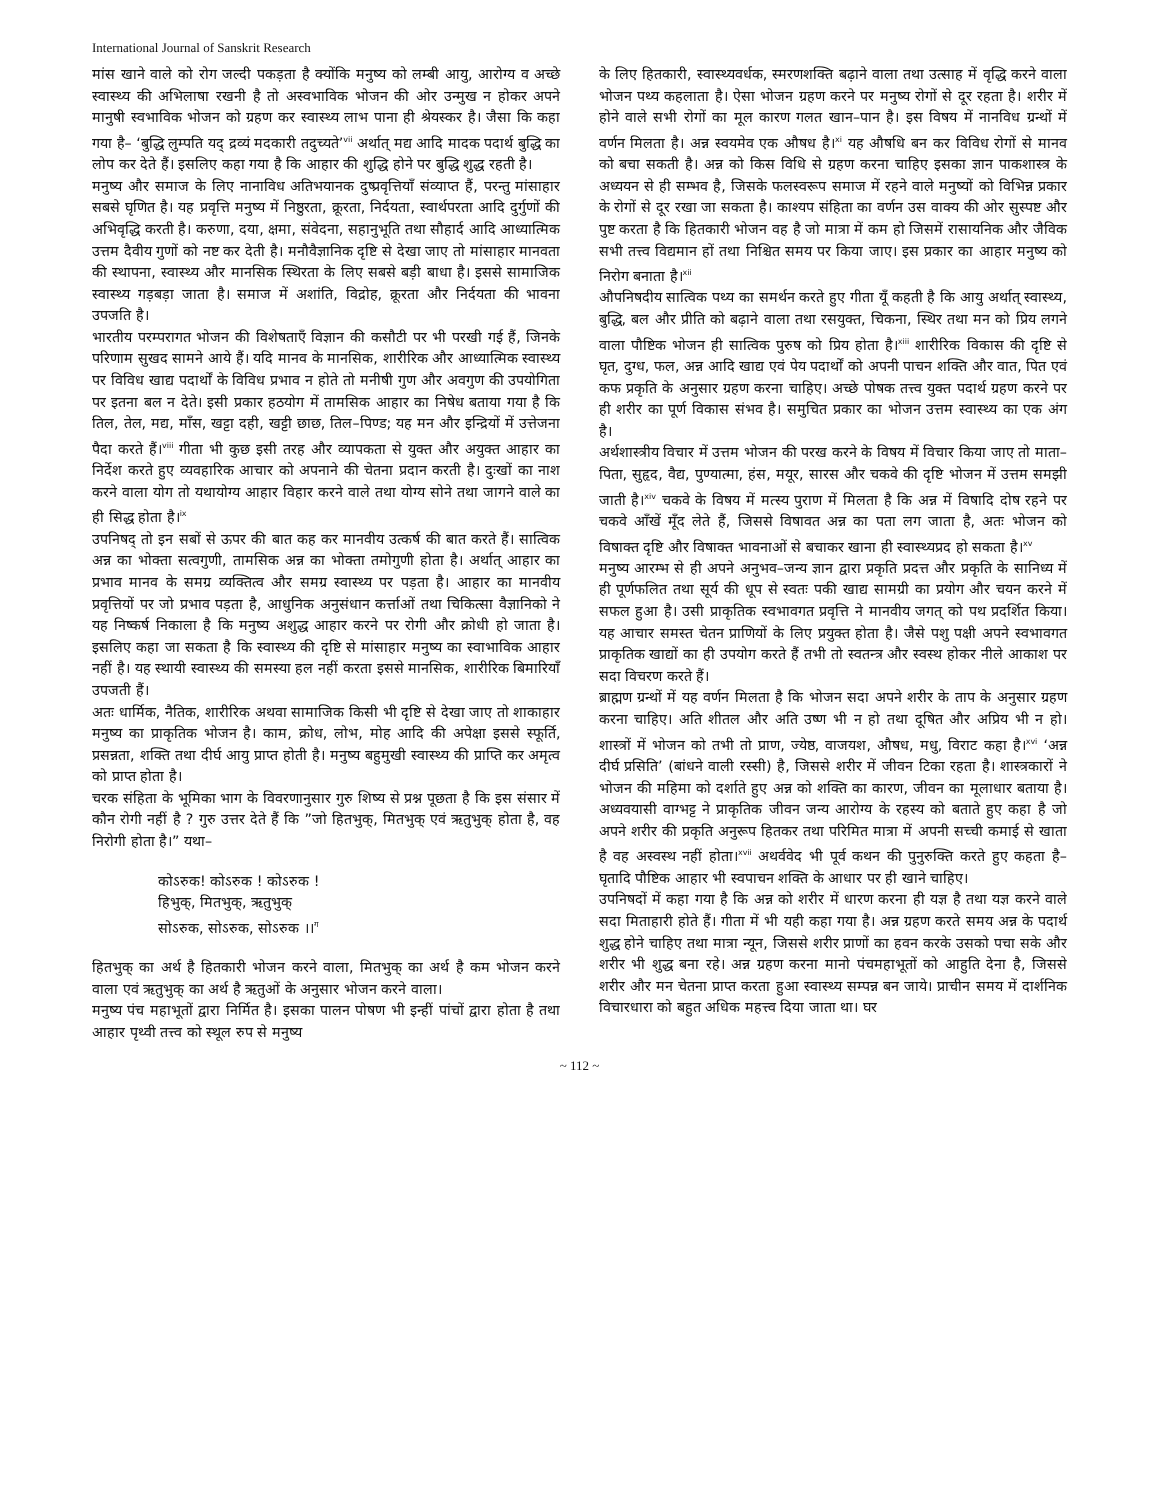International Journal of Sanskrit Research
मांस खाने वाले को रोग जल्दी पकड़ता है क्योंकि मनुष्य को लम्बी आयु, आरोग्य व अच्छे स्वास्थ्य की अभिलाषा रखनी है तो अस्वभाविक भोजन की ओर उन्मुख न होकर अपने मानुषी स्वभाविक भोजन को ग्रहण कर स्वास्थ्य लाभ पाना ही श्रेयस्कर है। जैसा कि कहा गया है– ‘बुद्धि लुम्पति यद् द्रव्यं मदकारी तदुच्यते’<sup>vii</sup> अर्थात् मद्य आदि मादक पदार्थ बुद्धि का लोप कर देते हैं। इसलिए कहा गया है कि आहार की शुद्धि होने पर बुद्धि शुद्ध रहती है।
मनुष्य और समाज के लिए नानाविध अतिभयानक दुष्प्रवृत्तियाँ संव्याप्त हैं, परन्तु मांसाहार सबसे घृणित है। यह प्रवृत्ति मनुष्य में निष्ठुरता, क्रूरता, निर्दयता, स्वार्थपरता आदि दुर्गुणों की अभिवृद्धि करती है। करुणा, दया, क्षमा, संवेदना, सहानुभूति तथा सौहार्द आदि आध्यात्मिक उत्तम दैवीय गुणों को नष्ट कर देती है। मनौवैज्ञानिक दृष्टि से देखा जाए तो मांसाहार मानवता की स्थापना, स्वास्थ्य और मानसिक स्थिरता के लिए सबसे बड़ी बाधा है। इससे सामाजिक स्वास्थ्य गड़बड़ा जाता है। समाज में अशांति, विद्रोह, क्रूरता और निर्दयता की भावना उपजति है।
भारतीय परम्परागत भोजन की विशेषताएँ विज्ञान की कसौटी पर भी परखी गई हैं, जिनके परिणाम सुखद सामने आये हैं। यदि मानव के मानसिक, शारीरिक और आध्यात्मिक स्वास्थ्य पर विविध खाद्य पदार्थों के विविध प्रभाव न होते तो मनीषी गुण और अवगुण की उपयोगिता पर इतना बल न देते। इसी प्रकार हठयोग में तामसिक आहार का निषेध बताया गया है कि तिल, तेल, मद्य, माँस, खट्टा दही, खट्टी छाछ, तिल–पिण्ड; यह मन और इन्द्रियों में उत्तेजना पैदा करते हैं।<sup>viii</sup> गीता भी कुछ इसी तरह और व्यापकता से युक्त और अयुक्त आहार का निर्देश करते हुए व्यवहारिक आचार को अपनाने की चेतना प्रदान करती है। दुःखों का नाश करने वाला योग तो यथायोग्य आहार विहार करने वाले तथा योग्य सोने तथा जागने वाले का ही सिद्ध होता है।<sup>ix</sup>
उपनिषद् तो इन सबों से ऊपर की बात कह कर मानवीय उत्कर्ष की बात करते हैं। सात्विक अन्न का भोक्ता सत्वगुणी, तामसिक अन्न का भोक्ता तमोगुणी होता है। अर्थात् आहार का प्रभाव मानव के समग्र व्यक्तित्व और समग्र स्वास्थ्य पर पड़ता है। आहार का मानवीय प्रवृत्तियों पर जो प्रभाव पड़ता है, आधुनिक अनुसंधान कर्त्ताओं तथा चिकित्सा वैज्ञानिको ने यह निष्कर्ष निकाला है कि मनुष्य अशुद्ध आहार करने पर रोगी और क्रोधी हो जाता है। इसलिए कहा जा सकता है कि स्वास्थ्य की दृष्टि से मांसाहार मनुष्य का स्वाभाविक आहार नहीं है। यह स्थायी स्वास्थ्य की समस्या हल नहीं करता इससे मानसिक, शारीरिक बिमारियाँ उपजती हैं।
अतः धार्मिक, नैतिक, शारीरिक अथवा सामाजिक किसी भी दृष्टि से देखा जाए तो शाकाहार मनुष्य का प्राकृतिक भोजन है। काम, क्रोध, लोभ, मोह आदि की अपेक्षा इससे स्फूर्ति, प्रसन्नता, शक्ति तथा दीर्घ आयु प्राप्त होती है। मनुष्य बहुमुखी स्वास्थ्य की प्राप्ति कर अमृत्व को प्राप्त होता है।
चरक संहिता के भूमिका भाग के विवरणानुसार गुरु शिष्य से प्रश्न पूछता है कि इस संसार में कौन रोगी नहीं है ? गुरु उत्तर देते हैं कि ”जो हितभुक्, मितभुक् एवं ऋतुभुक् होता है, वह निरोगी होता है।” यथा–
कोऽरुक! कोऽरुक ! कोऽरुक !
हिभुक्, मितभुक्, ऋतुभुक्
सोऽरुक, सोऽरुक, सोऽरुक ।।<sup>ग</sup>
हितभुक् का अर्थ है हितकारी भोजन करने वाला, मितभुक् का अर्थ है कम भोजन करने वाला एवं ऋतुभुक् का अर्थ है ऋतुओं के अनुसार भोजन करने वाला।
मनुष्य पंच महाभूतों द्वारा निर्मित है। इसका पालन पोषण भी इन्हीं पांचों द्वारा होता है तथा आहार पृथ्वी तत्त्व को स्थूल रुप से मनुष्य
के लिए हितकारी, स्वास्थ्यवर्धक, स्मरणशक्ति बढ़ाने वाला तथा उत्साह में वृद्धि करने वाला भोजन पथ्य कहलाता है। ऐसा भोजन ग्रहण करने पर मनुष्य रोगों से दूर रहता है। शरीर में होने वाले सभी रोगों का मूल कारण गलत खान–पान है। इस विषय में नानविध ग्रन्थों में वर्णन मिलता है। अन्न स्वयमेव एक औषध है।<sup>xi</sup> यह औषधि बन कर विविध रोगों से मानव को बचा सकती है। अन्न को किस विधि से ग्रहण करना चाहिए इसका ज्ञान पाकशास्त्र के अध्ययन से ही सम्भव है, जिसके फलस्वरूप समाज में रहने वाले मनुष्यों को विभिन्न प्रकार के रोगों से दूर रखा जा सकता है। काश्यप संहिता का वर्णन उस वाक्य की ओर सुस्पष्ट और पुष्ट करता है कि हितकारी भोजन वह है जो मात्रा में कम हो जिसमें रासायनिक और जैविक सभी तत्त्व विद्यमान हों तथा निश्चित समय पर किया जाए। इस प्रकार का आहार मनुष्य को निरोग बनाता है।<sup>xii</sup>
औपनिषदीय सात्विक पथ्य का समर्थन करते हुए गीता यूँ कहती है कि आयु अर्थात् स्वास्थ्य, बुद्धि, बल और प्रीति को बढ़ाने वाला तथा रसयुक्त, चिकना, स्थिर तथा मन को प्रिय लगने वाला पौष्टिक भोजन ही सात्विक पुरुष को प्रिय होता है।<sup>xiii</sup> शारीरिक विकास की दृष्टि से घृत, दुग्ध, फल, अन्न आदि खाद्य एवं पेय पदार्थों को अपनी पाचन शक्ति और वात, पित एवं कफ प्रकृति के अनुसार ग्रहण करना चाहिए। अच्छे पोषक तत्त्व युक्त पदार्थ ग्रहण करने पर ही शरीर का पूर्ण विकास संभव है। समुचित प्रकार का भोजन उत्तम स्वास्थ्य का एक अंग है।
अर्थशास्त्रीय विचार में उत्तम भोजन की परख करने के विषय में विचार किया जाए तो माता–पिता, सुहृद, वैद्य, पुण्यात्मा, हंस, मयूर, सारस और चकवे की दृष्टि भोजन में उत्तम समझी जाती है।<sup>xiv</sup> चकवे के विषय में मत्स्य पुराण में मिलता है कि अन्न में विषादि दोष रहने पर चकवे आँखें मूँद लेते हैं, जिससे विषावत अन्न का पता लग जाता है, अतः भोजन को विषाक्त दृष्टि और विषाक्त भावनाओं से बचाकर खाना ही स्वास्थ्यप्रद हो सकता है।<sup>xv</sup>
मनुष्य आरम्भ से ही अपने अनुभव–जन्य ज्ञान द्वारा प्रकृति प्रदत्त और प्रकृति के सानिध्य में ही पूर्णफलित तथा सूर्य की धूप से स्वतः पकी खाद्य सामग्री का प्रयोग और चयन करने में सफल हुआ है। उसी प्राकृतिक स्वभावगत प्रवृत्ति ने मानवीय जगत् को पथ प्रदर्शित किया। यह आचार समस्त चेतन प्राणियों के लिए प्रयुक्त होता है। जैसे पशु पक्षी अपने स्वभावगत प्राकृतिक खाद्यों का ही उपयोग करते हैं तभी तो स्वतन्त्र और स्वस्थ होकर नीले आकाश पर सदा विचरण करते हैं।
ब्राह्मण ग्रन्थों में यह वर्णन मिलता है कि भोजन सदा अपने शरीर के ताप के अनुसार ग्रहण करना चाहिए। अति शीतल और अति उष्ण भी न हो तथा दूषित और अप्रिय भी न हो। शास्त्रों में भोजन को तभी तो प्राण, ज्येष्ठ, वाजयश, औषध, मधु, विराट कहा है।<sup>xvi</sup> ‘अन्न दीर्घ प्रसिति’ (बांधने वाली रस्सी) है, जिससे शरीर में जीवन टिका रहता है। शास्त्रकारों ने भोजन की महिमा को दर्शाते हुए अन्न को शक्ति का कारण, जीवन का मूलाधार बताया है। अध्यवयासी वाग्भट्ट ने प्राकृतिक जीवन जन्य आरोग्य के रहस्य को बताते हुए कहा है जो अपने शरीर की प्रकृति अनुरूप हितकर तथा परिमित मात्रा में अपनी सच्ची कमाई से खाता है वह अस्वस्थ नहीं होता।<sup>xvii</sup> अथर्ववेद भी पूर्व कथन की पुनुरुक्ति करते हुए कहता है– घृतादि पौष्टिक आहार भी स्वपाचन शक्ति के आधार पर ही खाने चाहिए।
उपनिषदों में कहा गया है कि अन्न को शरीर में धारण करना ही यज्ञ है तथा यज्ञ करने वाले सदा मिताहारी होते हैं। गीता में भी यही कहा गया है। अन्न ग्रहण करते समय अन्न के पदार्थ शुद्ध होने चाहिए तथा मात्रा न्यून, जिससे शरीर प्राणों का हवन करके उसको पचा सके और शरीर भी शुद्ध बना रहे। अन्न ग्रहण करना मानो पंचमहाभूतों को आहुति देना है, जिससे शरीर और मन चेतना प्राप्त करता हुआ स्वास्थ्य सम्पन्न बन जाये। प्राचीन समय में दार्शनिक विचारधारा को बहुत अधिक महत्त्व दिया जाता था। घर
~ 112 ~